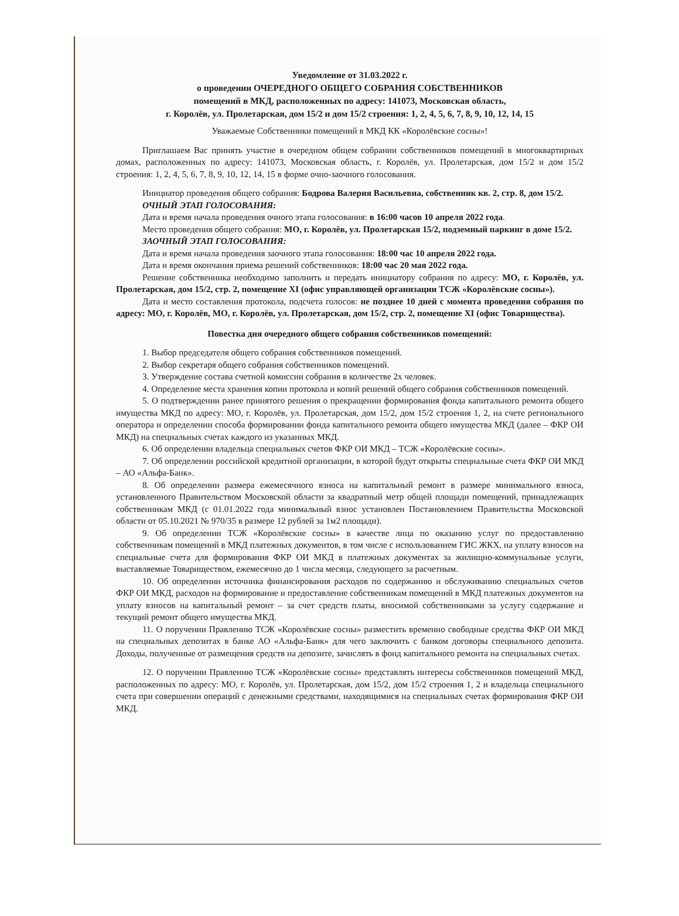Уведомление от 31.03.2022 г.
о проведении ОЧЕРЕДНОГО ОБЩЕГО СОБРАНИЯ СОБСТВЕННИКОВ
помещений в МКД, расположенных по адресу: 141073, Московская область,
г. Королёв, ул. Пролетарская, дом 15/2 и дом 15/2 строения: 1, 2, 4, 5, 6, 7, 8, 9, 10, 12, 14, 15
Уважаемые Собственники помещений в МКД КК «Королёвские сосны»!
Приглашаем Вас принять участие в очередном общем собрании собственников помещений в многоквартирных домах, расположенных по адресу: 141073, Московская область, г. Королёв, ул. Пролетарская, дом 15/2 и дом 15/2 строения: 1, 2, 4, 5, 6, 7, 8, 9, 10, 12, 14, 15 в форме очно-заочного голосования.
Инициатор проведения общего собрания: Бодрова Валерия Васильевна, собственник кв. 2, стр. 8, дом 15/2.
ОЧНЫЙ ЭТАП ГОЛОСОВАНИЯ:
Дата и время начала проведения очного этапа голосования: в 16:00 часов 10 апреля 2022 года.
Место проведения общего собрания: МО, г. Королёв, ул. Пролетарская 15/2, подземный паркинг в доме 15/2.
ЗАОЧНЫЙ ЭТАП ГОЛОСОВАНИЯ:
Дата и время начала проведения заочного этапа голосования: 18:00 час 10 апреля 2022 года.
Дата и время окончания приема решений собственников: 18:00 час 20 мая 2022 года.
Решение собственника необходимо заполнить и передать инициатору собрания по адресу: МО, г. Королёв, ул. Пролетарская, дом 15/2, стр. 2, помещение XI (офис управляющей организации ТСЖ «Королёвские сосны»).
Дата и место составления протокола, подсчета голосов: не позднее 10 дней с момента проведения собрания по адресу: МО, г. Королёв, МО, г. Королёв, ул. Пролетарская, дом 15/2, стр. 2, помещение XI (офис Товарищества).
Повестка дня очередного общего собрания собственников помещений:
1. Выбор председателя общего собрания собственников помещений.
2. Выбор секретаря общего собрания собственников помещений.
3. Утверждение состава счетной комиссии собрания в количестве 2х человек.
4. Определение места хранения копии протокола и копий решений общего собрания собственников помещений.
5. О подтверждении ранее принятого решения о прекращении формирования фонда капитального ремонта общего имущества МКД по адресу: МО, г. Королёв, ул. Пролетарская, дом 15/2, дом 15/2 строения 1, 2, на счете регионального оператора и определении способа формировании фонда капитального ремонта общего имущества МКД (далее – ФКР ОИ МКД) на специальных счетах каждого из указанных МКД.
6. Об определении владельца специальных счетов ФКР ОИ МКД – ТСЖ «Королёвские сосны».
7. Об определении российской кредитной организации, в которой будут открыты специальные счета ФКР ОИ МКД – АО «Альфа-Банк».
8. Об определении размера ежемесячного взноса на капитальный ремонт в размере минимального взноса, установленного Правительством Московской области за квадратный метр общей площади помещений, принадлежащих собственникам МКД (с 01.01.2022 года минимальный взнос установлен Постановлением Правительства Московской области от 05.10.2021 № 970/35 в размере 12 рублей за 1м2 площади).
9. Об определении ТСЖ «Королёвские сосны» в качестве лица по оказанию услуг по предоставлению собственникам помещений в МКД платежных документов, в том числе с использованием ГИС ЖКХ, на уплату взносов на специальные счета для формирования ФКР ОИ МКД в платежных документах за жилищно-коммунальные услуги, выставляемые Товариществом, ежемесячно до 1 числа месяца, следующего за расчетным.
10. Об определении источника финансирования расходов по содержанию и обслуживанию специальных счетов ФКР ОИ МКД, расходов на формирование и предоставление собственникам помещений в МКД платежных документов на уплату взносов на капитальный ремонт – за счет средств платы, вносимой собственниками за услугу содержание и текущий ремонт общего имущества МКД.
11. О поручении Правлению ТСЖ «Королёвские сосны» разместить временно свободные средства ФКР ОИ МКД на специальных депозитах в банке АО «Альфа-Банк» для чего заключить с банком договоры специального депозита. Доходы, полученные от размещения средств на депозите, зачислять в фонд капитального ремонта на специальных счетах.
12. О поручении Правлению ТСЖ «Королёвские сосны» представлять интересы собственников помещений МКД, расположенных по адресу: МО, г. Королёв, ул. Пролетарская, дом 15/2, дом 15/2 строения 1, 2 и владельца специального счета при совершении операций с денежными средствами, находящимися на специальных счетах формирования ФКР ОИ МКД.